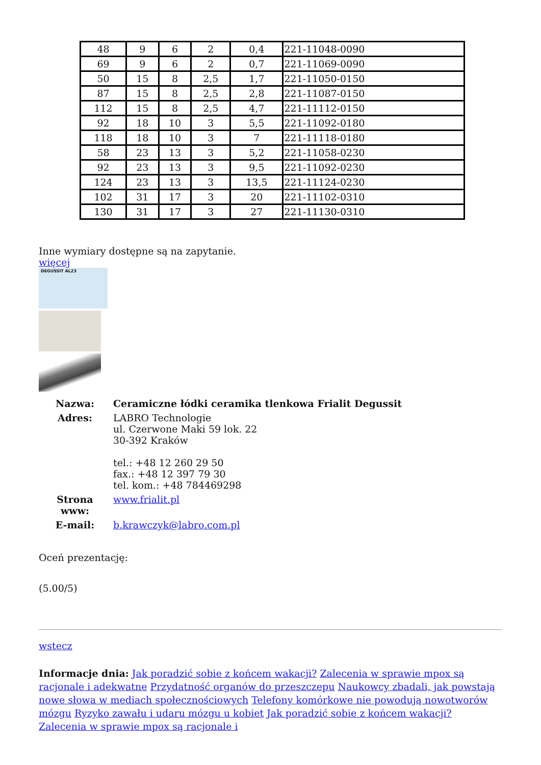| 48 | 9 | 6 | 2 | 0,4 | 221-11048-0090 |
| 69 | 9 | 6 | 2 | 0,7 | 221-11069-0090 |
| 50 | 15 | 8 | 2,5 | 1,7 | 221-11050-0150 |
| 87 | 15 | 8 | 2,5 | 2,8 | 221-11087-0150 |
| 112 | 15 | 8 | 2,5 | 4,7 | 221-11112-0150 |
| 92 | 18 | 10 | 3 | 5,5 | 221-11092-0180 |
| 118 | 18 | 10 | 3 | 7 | 221-11118-0180 |
| 58 | 23 | 13 | 3 | 5,2 | 221-11058-0230 |
| 92 | 23 | 13 | 3 | 9,5 | 221-11092-0230 |
| 124 | 23 | 13 | 3 | 13,5 | 221-11124-0230 |
| 102 | 31 | 17 | 3 | 20 | 221-11102-0310 |
| 130 | 31 | 17 | 3 | 27 | 221-11130-0310 |
Inne wymiary dostępne są na zapytanie.
więcej
DEGUSSIT AL23
| Nazwa: | Ceramiczne łódki ceramika tlenkowa Frialit Degussit |
| Adres: | LABRO Technologie ul. Czerwone Maki 59 lok. 22 30-392 Kraków tel.: +48 12 260 29 50 fax.: +48 12 397 79 30 tel. kom.: +48 784469298 |
| Strona www: | www.frialit.pl |
| E-mail: | b.krawczyk@labro.com.pl |
Oceń prezentację:
(5.00/5)
wstecz
Informacje dnia: Jak poradzić sobie z końcem wakacji? Zalecenia w sprawie mpox są racjonale i adekwatne Przydatność organów do przeszczepu Naukowcy zbadali, jak powstają nowe słowa w mediach społecznościowych Telefony komórkowe nie powodują nowotworów mózgu Ryzyko zawału i udaru mózgu u kobiet Jak poradzić sobie z końcem wakacji? Zalecenia w sprawie mpox są racjonale i